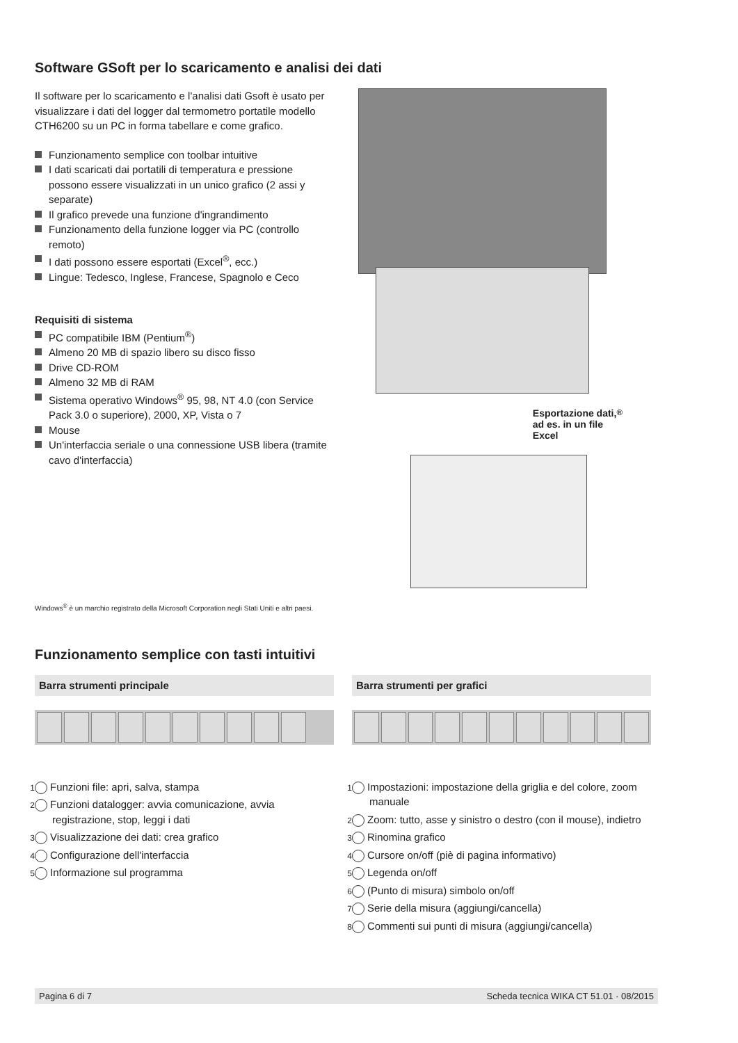Software GSoft per lo scaricamento e analisi dei dati
Il software per lo scaricamento e l'analisi dati Gsoft è usato per visualizzare i dati del logger dal termometro portatile modello CTH6200 su un PC in forma tabellare e come grafico.
Funzionamento semplice con toolbar intuitive
I dati scaricati dai portatili di temperatura e pressione possono essere visualizzati in un unico grafico (2 assi y separate)
Il grafico prevede una funzione d'ingrandimento
Funzionamento della funzione logger via PC (controllo remoto)
I dati possono essere esportati (Excel<sup>®</sup>, ecc.)
Lingue: Tedesco, Inglese, Francese, Spagnolo e Ceco
Requisiti di sistema
PC compatibile IBM (Pentium<sup>®</sup>)
Almeno 20 MB di spazio libero su disco fisso
Drive CD-ROM
Almeno 32 MB di RAM
Sistema operativo Windows<sup>®</sup> 95, 98, NT 4.0 (con Service Pack 3.0 o superiore), 2000, XP, Vista o 7
Mouse
Un'interfaccia seriale o una connessione USB libera (tramite cavo d'interfaccia)
Esportazione dati,
ad es. in un file
Excel<sup>®</sup>
Windows<sup>®</sup> è un marchio registrato della Microsoft Corporation negli Stati Uniti e altri paesi.
Funzionamento semplice con tasti intuitivi
Barra strumenti principale
1 Funzioni file: apri, salva, stampa
2 Funzioni datalogger: avvia comunicazione, avvia registrazione, stop, leggi i dati
3 Visualizzazione dei dati: crea grafico
4 Configurazione dell'interfaccia
5 Informazione sul programma
Barra strumenti per grafici
1 Impostazioni: impostazione della griglia e del colore, zoom manuale
2 Zoom: tutto, asse y sinistro o destro (con il mouse), indietro
3 Rinomina grafico
4 Cursore on/off (piè di pagina informativo)
5 Legenda on/off
6 (Punto di misura) simbolo on/off
7 Serie della misura (aggiungi/cancella)
8 Commenti sui punti di misura (aggiungi/cancella)
Pagina 6 di 7 Scheda tecnica WIKA CT 51.01 · 08/2015